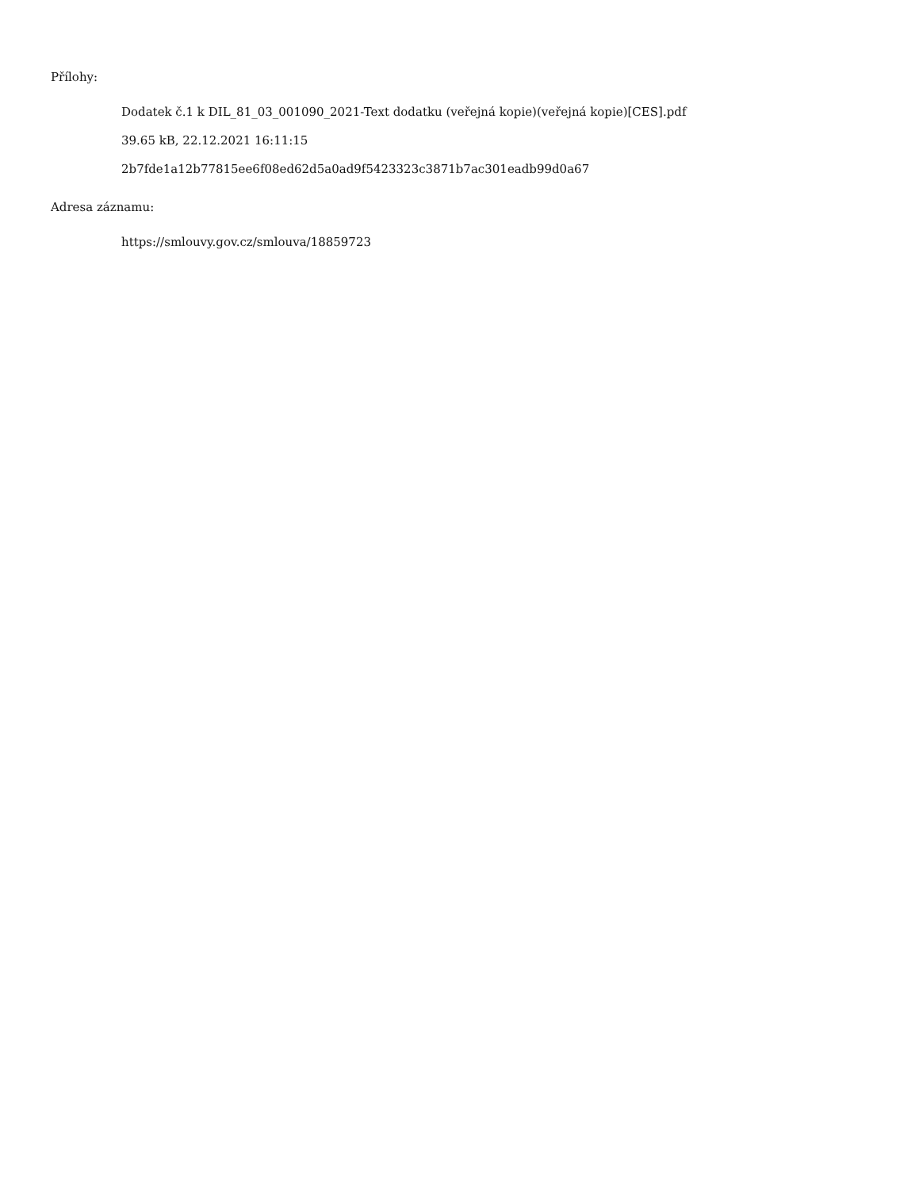Přílohy:
Dodatek č.1 k DIL_81_03_001090_2021-Text dodatku (veřejná kopie)(veřejná kopie)[CES].pdf
39.65 kB, 22.12.2021 16:11:15
2b7fde1a12b77815ee6f08ed62d5a0ad9f5423323c3871b7ac301eadb99d0a67
Adresa záznamu:
https://smlouvy.gov.cz/smlouva/18859723